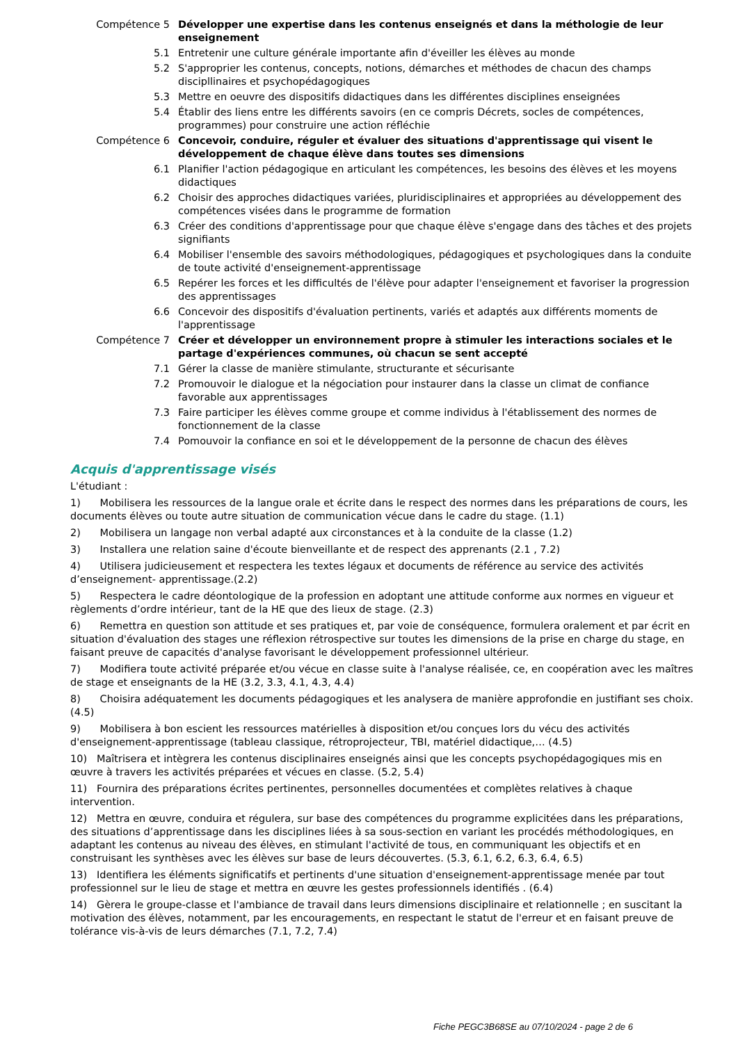| Compétence 5 | Développer une expertise dans les contenus enseignés et dans la méthologie de leur enseignement |
| 5.1 | Entretenir une culture générale importante afin d'éveiller les élèves au monde |
| 5.2 | S'approprier les contenus, concepts, notions, démarches et méthodes de chacun des champs discipllinaires et psychopédagogiques |
| 5.3 | Mettre en oeuvre des dispositifs didactiques dans les différentes disciplines enseignées |
| 5.4 | Établir des liens entre les différents savoirs (en ce compris Décrets, socles de compétences, programmes) pour construire une action réfléchie |
| Compétence 6 | Concevoir, conduire, réguler et évaluer des situations d'apprentissage qui visent le développement de chaque élève dans toutes ses dimensions |
| 6.1 | Planifier l'action pédagogique en articulant les compétences, les besoins des élèves et les moyens didactiques |
| 6.2 | Choisir des approches didactiques variées, pluridisciplinaires et appropriées au développement des compétences visées dans le programme de formation |
| 6.3 | Créer des conditions d'apprentissage pour que chaque élève s'engage dans des tâches et des projets signifiants |
| 6.4 | Mobiliser l'ensemble des savoirs méthodologiques, pédagogiques et psychologiques dans la conduite de toute activité d'enseignement-apprentissage |
| 6.5 | Repérer les forces et les difficultés de l'élève pour adapter l'enseignement et favoriser la progression des apprentissages |
| 6.6 | Concevoir des dispositifs d'évaluation pertinents, variés et adaptés aux différents moments de l'apprentissage |
| Compétence 7 | Créer et développer un environnement propre à stimuler les interactions sociales et le partage d'expériences communes, où chacun se sent accepté |
| 7.1 | Gérer la classe de manière stimulante, structurante et sécurisante |
| 7.2 | Promouvoir le dialogue et la négociation pour instaurer dans la classe un climat de confiance favorable aux apprentissages |
| 7.3 | Faire participer les élèves comme groupe et comme individus à l'établissement des normes de fonctionnement de la classe |
| 7.4 | Pomouvoir la confiance en soi et le développement de la personne de chacun des élèves |
Acquis d'apprentissage visés
L'étudiant :
1) Mobilisera les ressources de la langue orale et écrite dans le respect des normes dans les préparations de cours, les documents élèves ou toute autre situation de communication vécue dans le cadre du stage. (1.1)
2) Mobilisera un langage non verbal adapté aux circonstances et à la conduite de la classe (1.2)
3) Installera une relation saine d'écoute bienveillante et de respect des apprenants (2.1 , 7.2)
4) Utilisera judicieusement et respectera les textes légaux et documents de référence au service des activités d’enseignement- apprentissage.(2.2)
5) Respectera le cadre déontologique de la profession en adoptant une attitude conforme aux normes en vigueur et règlements d’ordre intérieur, tant de la HE que des lieux de stage. (2.3)
6) Remettra en question son attitude et ses pratiques et, par voie de conséquence, formulera oralement et par écrit en situation d'évaluation des stages une réflexion rétrospective sur toutes les dimensions de la prise en charge du stage, en faisant preuve de capacités d'analyse favorisant le développement professionnel ultérieur.
7) Modifiera toute activité préparée et/ou vécue en classe suite à l'analyse réalisée, ce, en coopération avec les maîtres de stage et enseignants de la HE (3.2, 3.3, 4.1, 4.3, 4.4)
8) Choisira adéquatement les documents pédagogiques et les analysera de manière approfondie en justifiant ses choix. (4.5)
9) Mobilisera à bon escient les ressources matérielles à disposition et/ou conçues lors du vécu des activités d'enseignement-apprentissage (tableau classique, rétroprojecteur, TBI, matériel didactique,… (4.5)
10) Maîtrisera et intègrera les contenus disciplinaires enseignés ainsi que les concepts psychopédagogiques mis en œuvre à travers les activités préparées et vécues en classe. (5.2, 5.4)
11) Fournira des préparations écrites pertinentes, personnelles documentées et complètes relatives à chaque intervention.
12) Mettra en œuvre, conduira et régulera, sur base des compétences du programme explicitées dans les préparations, des situations d’apprentissage dans les disciplines liées à sa sous-section en variant les procédés méthodologiques, en adaptant les contenus au niveau des élèves, en stimulant l'activité de tous, en communiquant les objectifs et en construisant les synthèses avec les élèves sur base de leurs découvertes. (5.3, 6.1, 6.2, 6.3, 6.4, 6.5)
13) Identifiera les éléments significatifs et pertinents d'une situation d'enseignement-apprentissage menée par tout professionnel sur le lieu de stage et mettra en œuvre les gestes professionnels identifiés . (6.4)
14) Gèrera le groupe-classe et l'ambiance de travail dans leurs dimensions disciplinaire et relationnelle ; en suscitant la motivation des élèves, notamment, par les encouragements, en respectant le statut de l'erreur et en faisant preuve de tolérance vis-à-vis de leurs démarches (7.1, 7.2, 7.4)
Fiche PEGC3B68SE au 07/10/2024 - page 2 de 6